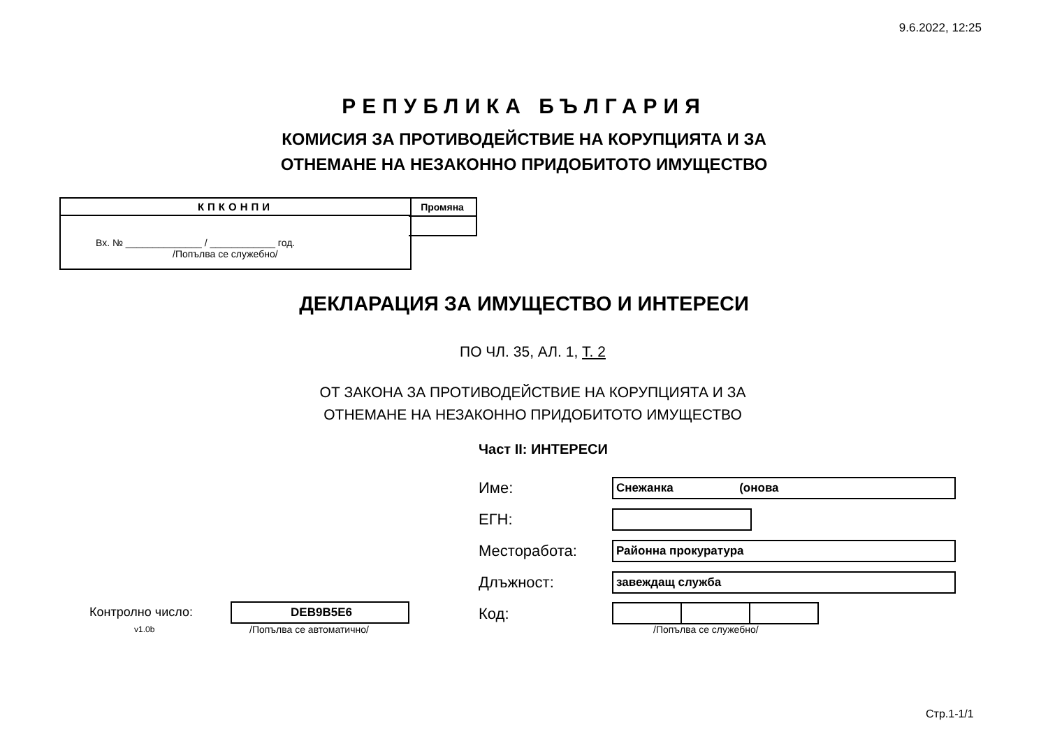9.6.2022, 12:25
РЕПУБЛИКА БЪЛГАРИЯ
КОМИСИЯ ЗА ПРОТИВОДЕЙСТВИЕ НА КОРУПЦИЯТА И ЗА
ОТНЕМАНЕ НА НЕЗАКОННО ПРИДОБИТОТО ИМУЩЕСТВО
КПКОНПИ
Вх. № ______________ / ____________ год.
/Попълва се служебно/
Промяна
ДЕКЛАРАЦИЯ ЗА ИМУЩЕСТВО И ИНТЕРЕСИ
ПО ЧЛ. 35, АЛ. 1, Т. 2
ОТ ЗАКОНА ЗА ПРОТИВОДЕЙСТВИЕ НА КОРУПЦИЯТА И ЗА
ОТНЕМАНЕ НА НЕЗАКОННО ПРИДОБИТОТО ИМУЩЕСТВО
Част II: ИНТЕРЕСИ
Име: Снежанка (онова
ЕГН:
Месторабота: Районна прокуратура
Длъжност: завеждащ служба
Контролно число: DEB9B5E6
v1.0b /Попълва се автоматично/
Код:
/Попълва се служебно/
Стр.1-1/1